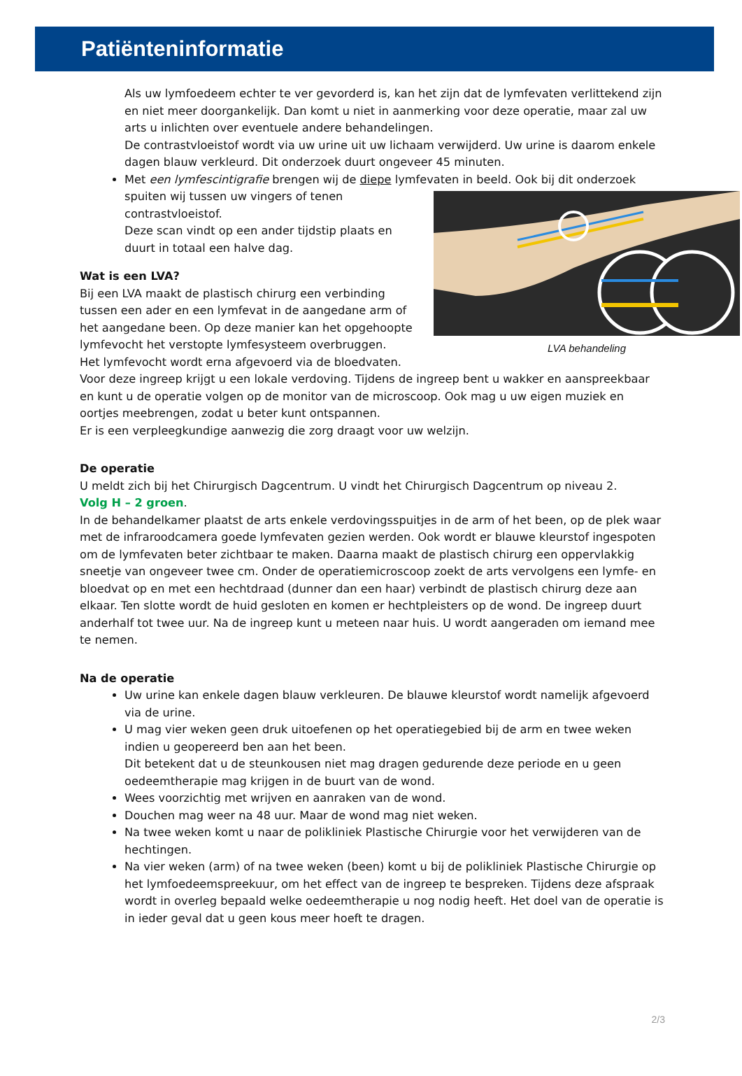Patiënteninformatie
Als uw lymfoedeem echter te ver gevorderd is, kan het zijn dat de lymfevaten verlittekend zijn en niet meer doorgankelijk. Dan komt u niet in aanmerking voor deze operatie, maar zal uw arts u inlichten over eventuele andere behandelingen.
De contrastvloeistof wordt via uw urine uit uw lichaam verwijderd. Uw urine is daarom enkele dagen blauw verkleurd. Dit onderzoek duurt ongeveer 45 minuten.
Met een lymfescintigrafie brengen wij de diepe lymfevaten in beeld. Ook bij dit onderzoek
LVA behandeling
spuiten wij tussen uw vingers of tenen contrastvloeistof.
Deze scan vindt op een ander tijdstip plaats en duurt in totaal een halve dag.
Wat is een LVA?
Bij een LVA maakt de plastisch chirurg een verbinding tussen een ader en een lymfevat in de aangedane arm of het aangedane been. Op deze manier kan het opgehoopte lymfevocht het verstopte lymfesysteem overbruggen.
Het lymfevocht wordt erna afgevoerd via de bloedvaten.
Voor deze ingreep krijgt u een lokale verdoving. Tijdens de ingreep bent u wakker en aanspreekbaar en kunt u de operatie volgen op de monitor van de microscoop. Ook mag u uw eigen muziek en oortjes meebrengen, zodat u beter kunt ontspannen.
Er is een verpleegkundige aanwezig die zorg draagt voor uw welzijn.
De operatie
U meldt zich bij het Chirurgisch Dagcentrum. U vindt het Chirurgisch Dagcentrum op niveau 2.
Volg H – 2 groen.
In de behandelkamer plaatst de arts enkele verdovingsspuitjes in de arm of het been, op de plek waar met de infraroodcamera goede lymfevaten gezien werden. Ook wordt er blauwe kleurstof ingespoten om de lymfevaten beter zichtbaar te maken. Daarna maakt de plastisch chirurg een oppervlakkig sneetje van ongeveer twee cm. Onder de operatiemicroscoop zoekt de arts vervolgens een lymfe- en bloedvat op en met een hechtdraad (dunner dan een haar) verbindt de plastisch chirurg deze aan elkaar. Ten slotte wordt de huid gesloten en komen er hechtpleisters op de wond. De ingreep duurt anderhalf tot twee uur. Na de ingreep kunt u meteen naar huis. U wordt aangeraden om iemand mee te nemen.
Na de operatie
Uw urine kan enkele dagen blauw verkleuren. De blauwe kleurstof wordt namelijk afgevoerd via de urine.
U mag vier weken geen druk uitoefenen op het operatiegebied bij de arm en twee weken indien u geopereerd ben aan het been.
Dit betekent dat u de steunkousen niet mag dragen gedurende deze periode en u geen oedeemtherapie mag krijgen in de buurt van de wond.
Wees voorzichtig met wrijven en aanraken van de wond.
Douchen mag weer na 48 uur. Maar de wond mag niet weken.
Na twee weken komt u naar de polikliniek Plastische Chirurgie voor het verwijderen van de hechtingen.
Na vier weken (arm) of na twee weken (been) komt u bij de polikliniek Plastische Chirurgie op het lymfoedeemspreekuur, om het effect van de ingreep te bespreken. Tijdens deze afspraak wordt in overleg bepaald welke oedeemtherapie u nog nodig heeft. Het doel van de operatie is in ieder geval dat u geen kous meer hoeft te dragen.
2/3